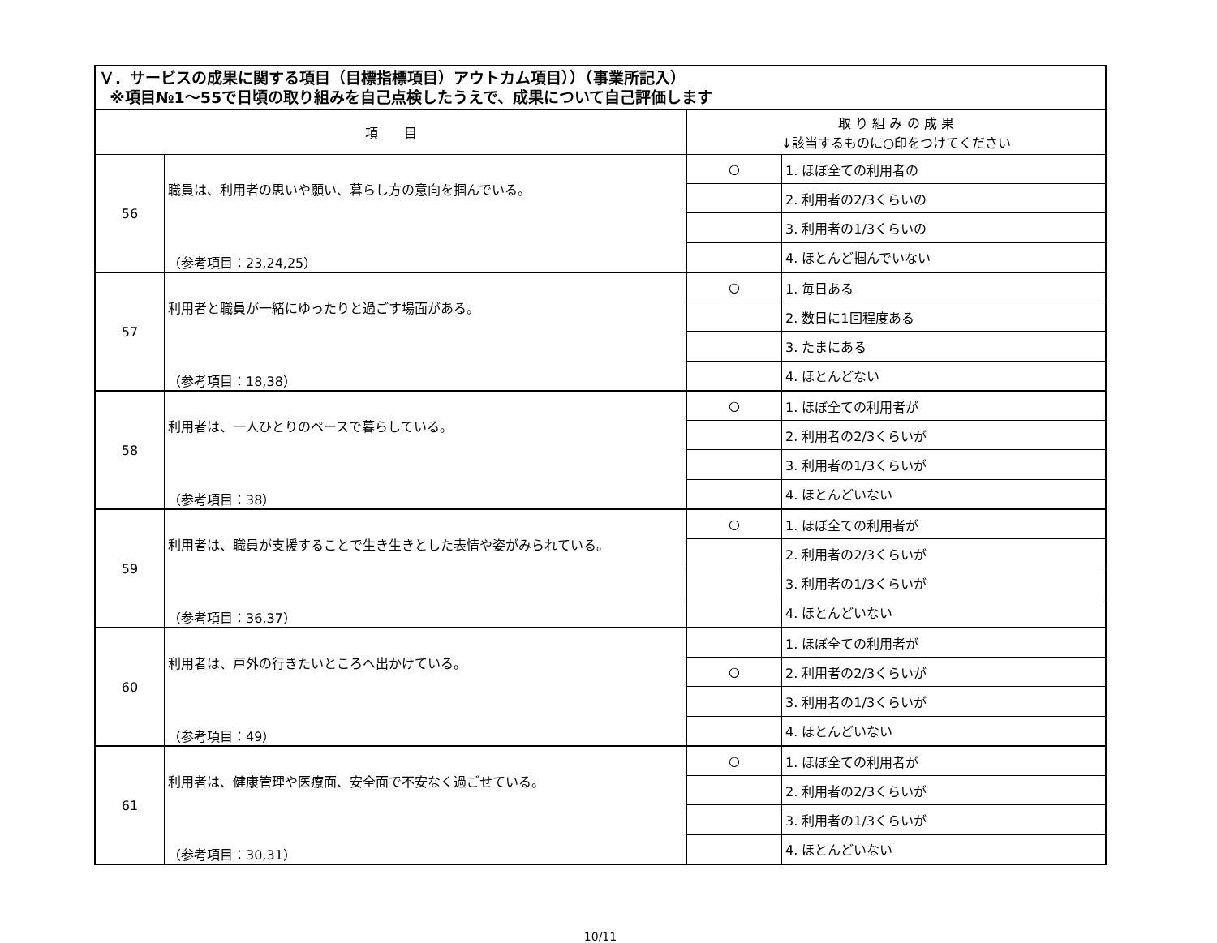| Ｖ．サービスの成果に関する項目（目標指標項目）アウトカム項目））（事業所記入） ※項目№1～55で日頃の取り組みを自己点検したうえで、成果について自己評価します | | | |
| --- | --- | --- | --- |
| 項 目 | | 取 り 組 み の 成 果 ↓該当するものに○印をつけてください | |
| 56 | 職員は、利用者の思いや願い、暮らし方の意向を掴んでいる。 （参考項目：23,24,25） | ○ | 1. ほぼ全ての利用者の |
| | | | 2. 利用者の2/3くらいの |
| | | | 3. 利用者の1/3くらいの |
| | | | 4. ほとんど掴んでいない |
| 57 | 利用者と職員が一緒にゆったりと過ごす場面がある。 （参考項目：18,38） | ○ | 1. 毎日ある |
| | | | 2. 数日に1回程度ある |
| | | | 3. たまにある |
| | | | 4. ほとんどない |
| 58 | 利用者は、一人ひとりのペースで暮らしている。 （参考項目：38） | ○ | 1. ほぼ全ての利用者が |
| | | | 2. 利用者の2/3くらいが |
| | | | 3. 利用者の1/3くらいが |
| | | | 4. ほとんどいない |
| 59 | 利用者は、職員が支援することで生き生きとした表情や姿がみられている。 （参考項目：36,37） | ○ | 1. ほぼ全ての利用者が |
| | | | 2. 利用者の2/3くらいが |
| | | | 3. 利用者の1/3くらいが |
| | | | 4. ほとんどいない |
| 60 | 利用者は、戸外の行きたいところへ出かけている。 （参考項目：49） | | 1. ほぼ全ての利用者が |
| | | ○ | 2. 利用者の2/3くらいが |
| | | | 3. 利用者の1/3くらいが |
| | | | 4. ほとんどいない |
| 61 | 利用者は、健康管理や医療面、安全面で不安なく過ごせている。 （参考項目：30,31） | ○ | 1. ほぼ全ての利用者が |
| | | | 2. 利用者の2/3くらいが |
| | | | 3. 利用者の1/3くらいが |
| | | | 4. ほとんどいない |
10/11